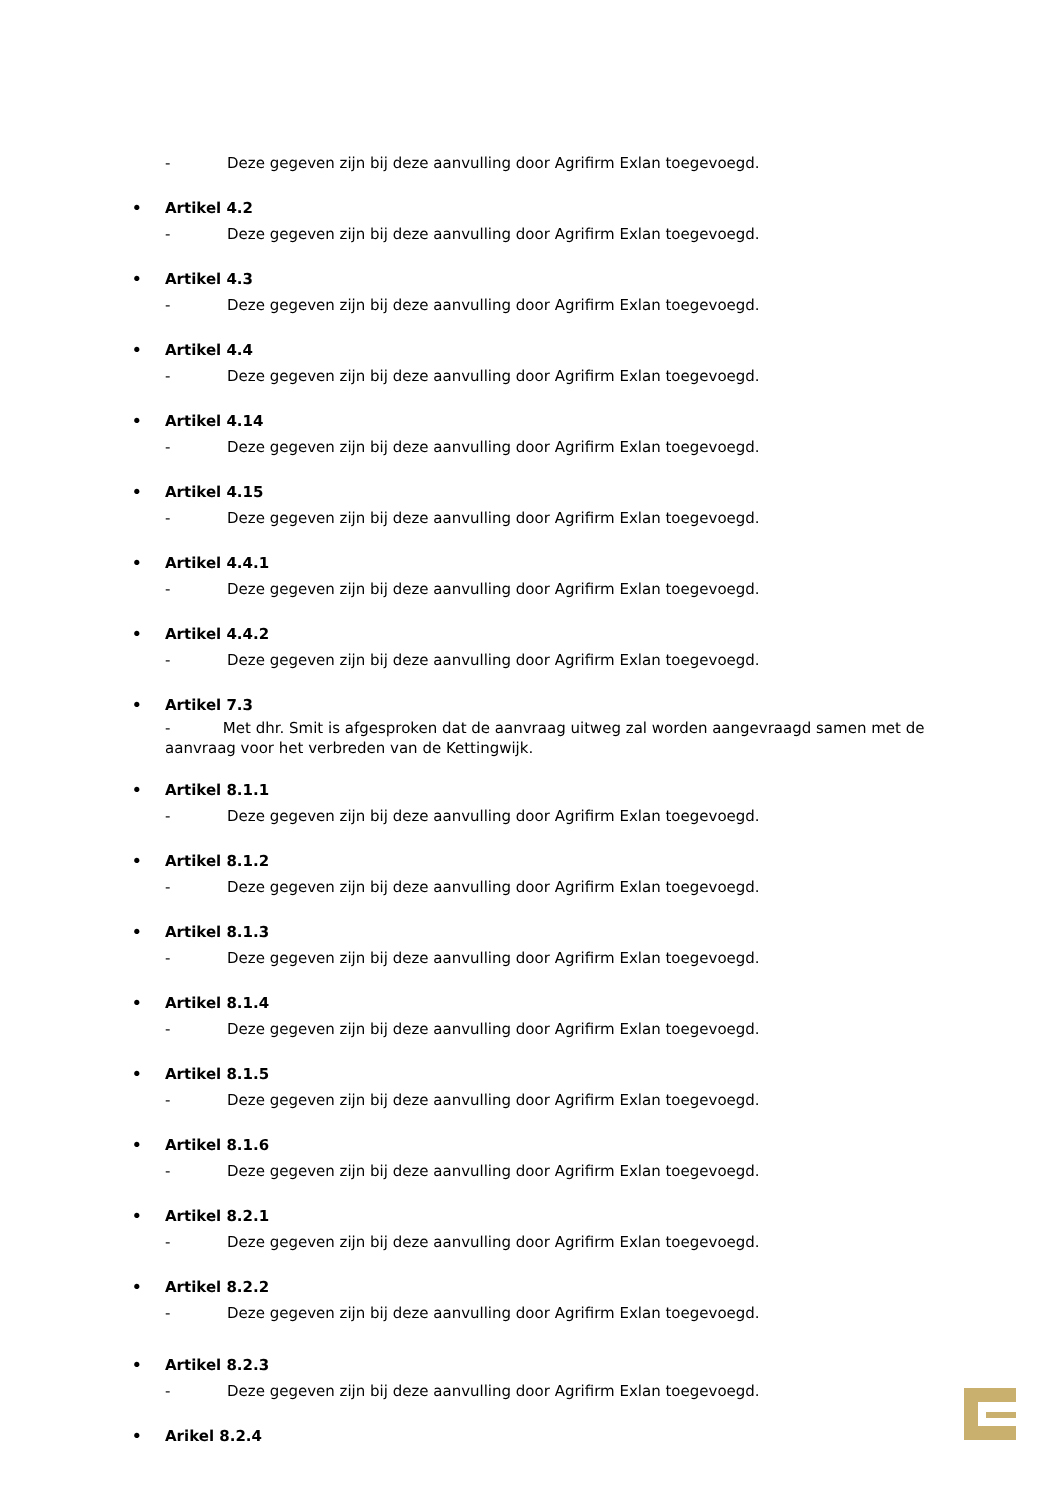- Deze gegeven zijn bij deze aanvulling door Agrifirm Exlan toegevoegd.
• Artikel 4.2
- Deze gegeven zijn bij deze aanvulling door Agrifirm Exlan toegevoegd.
• Artikel 4.3
- Deze gegeven zijn bij deze aanvulling door Agrifirm Exlan toegevoegd.
• Artikel 4.4
- Deze gegeven zijn bij deze aanvulling door Agrifirm Exlan toegevoegd.
• Artikel 4.14
- Deze gegeven zijn bij deze aanvulling door Agrifirm Exlan toegevoegd.
• Artikel 4.15
- Deze gegeven zijn bij deze aanvulling door Agrifirm Exlan toegevoegd.
• Artikel 4.4.1
- Deze gegeven zijn bij deze aanvulling door Agrifirm Exlan toegevoegd.
• Artikel 4.4.2
- Deze gegeven zijn bij deze aanvulling door Agrifirm Exlan toegevoegd.
• Artikel 7.3
- Met dhr. Smit is afgesproken dat de aanvraag uitweg zal worden aangevraagd samen met de aanvraag voor het verbreden van de Kettingwijk.
• Artikel 8.1.1
- Deze gegeven zijn bij deze aanvulling door Agrifirm Exlan toegevoegd.
• Artikel 8.1.2
- Deze gegeven zijn bij deze aanvulling door Agrifirm Exlan toegevoegd.
• Artikel 8.1.3
- Deze gegeven zijn bij deze aanvulling door Agrifirm Exlan toegevoegd.
• Artikel 8.1.4
- Deze gegeven zijn bij deze aanvulling door Agrifirm Exlan toegevoegd.
• Artikel 8.1.5
- Deze gegeven zijn bij deze aanvulling door Agrifirm Exlan toegevoegd.
• Artikel 8.1.6
- Deze gegeven zijn bij deze aanvulling door Agrifirm Exlan toegevoegd.
• Artikel 8.2.1
- Deze gegeven zijn bij deze aanvulling door Agrifirm Exlan toegevoegd.
• Artikel 8.2.2
- Deze gegeven zijn bij deze aanvulling door Agrifirm Exlan toegevoegd.
• Artikel 8.2.3
- Deze gegeven zijn bij deze aanvulling door Agrifirm Exlan toegevoegd.
• Arikel 8.2.4